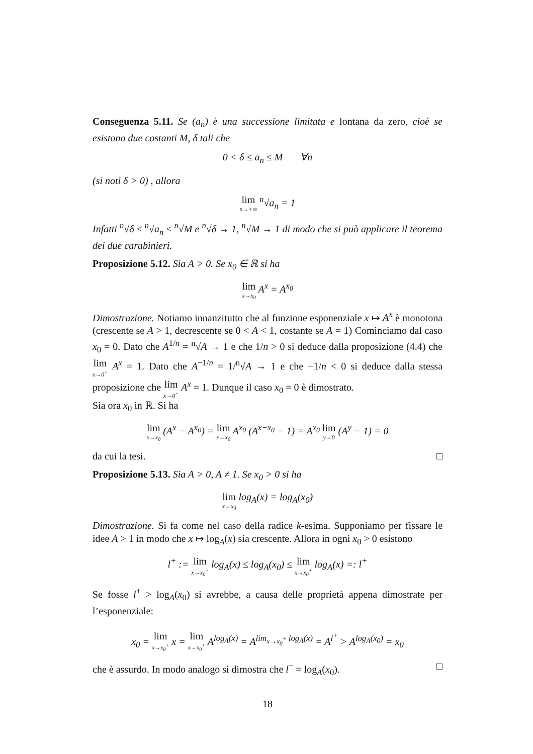Conseguenza 5.11. Se (a<sub>n</sub>) è una successione limitata e lontana da zero, cioè se esistono due costanti M, δ tali che
0 < δ ≤ a<sub>n</sub> ≤ M ∀n
(si noti δ > 0) , allora
lim n→+∞ <sup>n</sup>√a<sub>n</sub> = 1
Infatti <sup>n</sup>√δ ≤ <sup>n</sup>√a<sub>n</sub> ≤ <sup>n</sup>√M e <sup>n</sup>√δ → 1, <sup>n</sup>√M → 1 di modo che si può applicare il teorema dei due carabinieri.
Proposizione 5.12. Sia A > 0. Se x<sub>0</sub> ∈ ℝ si ha
lim x→x<sub>0</sub> A<sup>x</sup> = A<sup>x<sub>0</sub></sup>
Dimostrazione. Notiamo innanzitutto che al funzione esponenziale x ↦ A<sup>x</sup> è monotona (crescente se A > 1, decrescente se 0 < A < 1, costante se A = 1) Cominciamo dal caso x<sub>0</sub> = 0. Dato che A<sup>1/n</sup> = <sup>n</sup>√A → 1 e che 1/n > 0 si deduce dalla proposizione (4.4) che lim x→0<sup>+</sup> A<sup>x</sup> = 1. Dato che A<sup>−1/n</sup> = 1/<sup>n</sup>√A → 1 e che −1/n < 0 si deduce dalla stessa proposizione che lim x→0<sup>−</sup> A<sup>x</sup> = 1. Dunque il caso x<sub>0</sub> = 0 è dimostrato.
Sia ora x<sub>0</sub> in ℝ. Si ha
lim x→x<sub>0</sub> (A<sup>x</sup> − A<sup>x<sub>0</sub></sup>) = lim x→x<sub>0</sub> A<sup>x<sub>0</sub></sup> (A<sup>x−x<sub>0</sub></sup> − 1) = A<sup>x<sub>0</sub></sup> lim y→0 (A<sup>y</sup> − 1) = 0
da cui la tesi. □
Proposizione 5.13. Sia A > 0, A ≠ 1. Se x<sub>0</sub> > 0 si ha
lim x→x<sub>0</sub> log<sub>A</sub>(x) = log<sub>A</sub>(x<sub>0</sub>)
Dimostrazione. Si fa come nel caso della radice k-esima. Supponiamo per fissare le idee A > 1 in modo che x ↦ log<sub>A</sub>(x) sia crescente. Allora in ogni x<sub>0</sub> > 0 esistono
l<sup>+</sup> := lim x→x<sub>0</sub><sup>−</sup> log<sub>A</sub>(x) ≤ log<sub>A</sub>(x<sub>0</sub>) ≤ lim x→x<sub>0</sub><sup>+</sup> log<sub>A</sub>(x) =: l<sup>+</sup>
Se fosse l<sup>+</sup> > log<sub>A</sub>(x<sub>0</sub>) si avrebbe, a causa delle proprietà appena dimostrate per l’esponenziale:
x<sub>0</sub> = lim x→x<sub>0</sub><sup>+</sup> x = lim x→x<sub>0</sub><sup>+</sup> A<sup>log<sub>A</sub>(x)</sup> = A<sup>lim<sub>x→x<sub>0</sub><sup>+</sup></sub> log<sub>A</sub>(x)</sup> = A<sup>l<sup>+</sup></sup> > A<sup>log<sub>A</sub>(x<sub>0</sub>)</sup> = x<sub>0</sub>
che è assurdo. In modo analogo si dimostra che l<sup>−</sup> = log<sub>A</sub>(x<sub>0</sub>). □
18